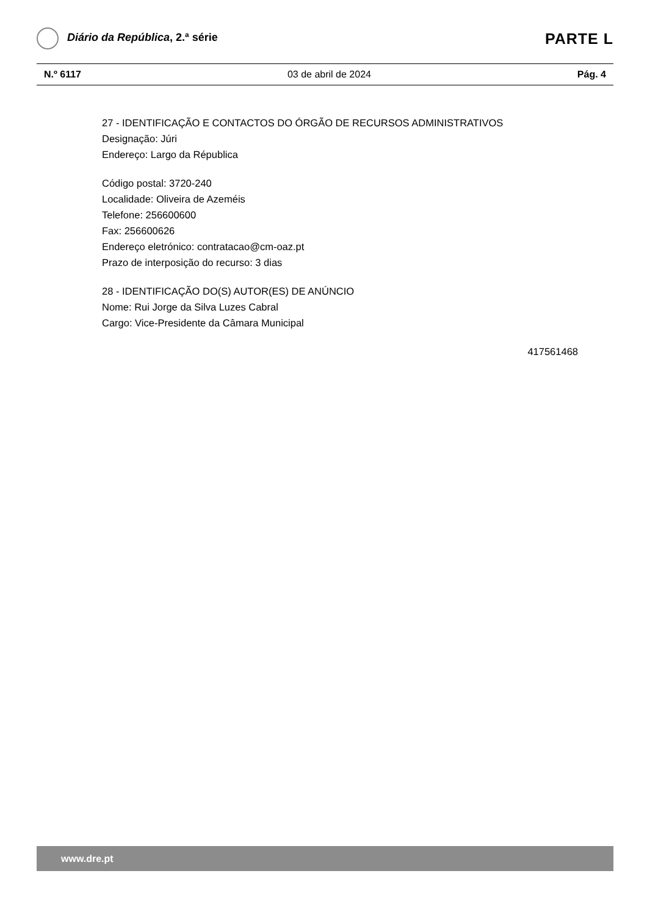Diário da República, 2.ª série
PARTE L
N.º 6117 03 de abril de 2024 Pág. 4
27 - IDENTIFICAÇÃO E CONTACTOS DO ÓRGÃO DE RECURSOS ADMINISTRATIVOS
Designação: Júri
Endereço: Largo da Républica
Código postal: 3720-240
Localidade: Oliveira de Azeméis
Telefone: 256600600
Fax: 256600626
Endereço eletrónico: contratacao@cm-oaz.pt
Prazo de interposição do recurso: 3 dias
28 - IDENTIFICAÇÃO DO(S) AUTOR(ES) DE ANÚNCIO
Nome: Rui Jorge da Silva Luzes Cabral
Cargo: Vice-Presidente da Câmara Municipal
417561468
www.dre.pt